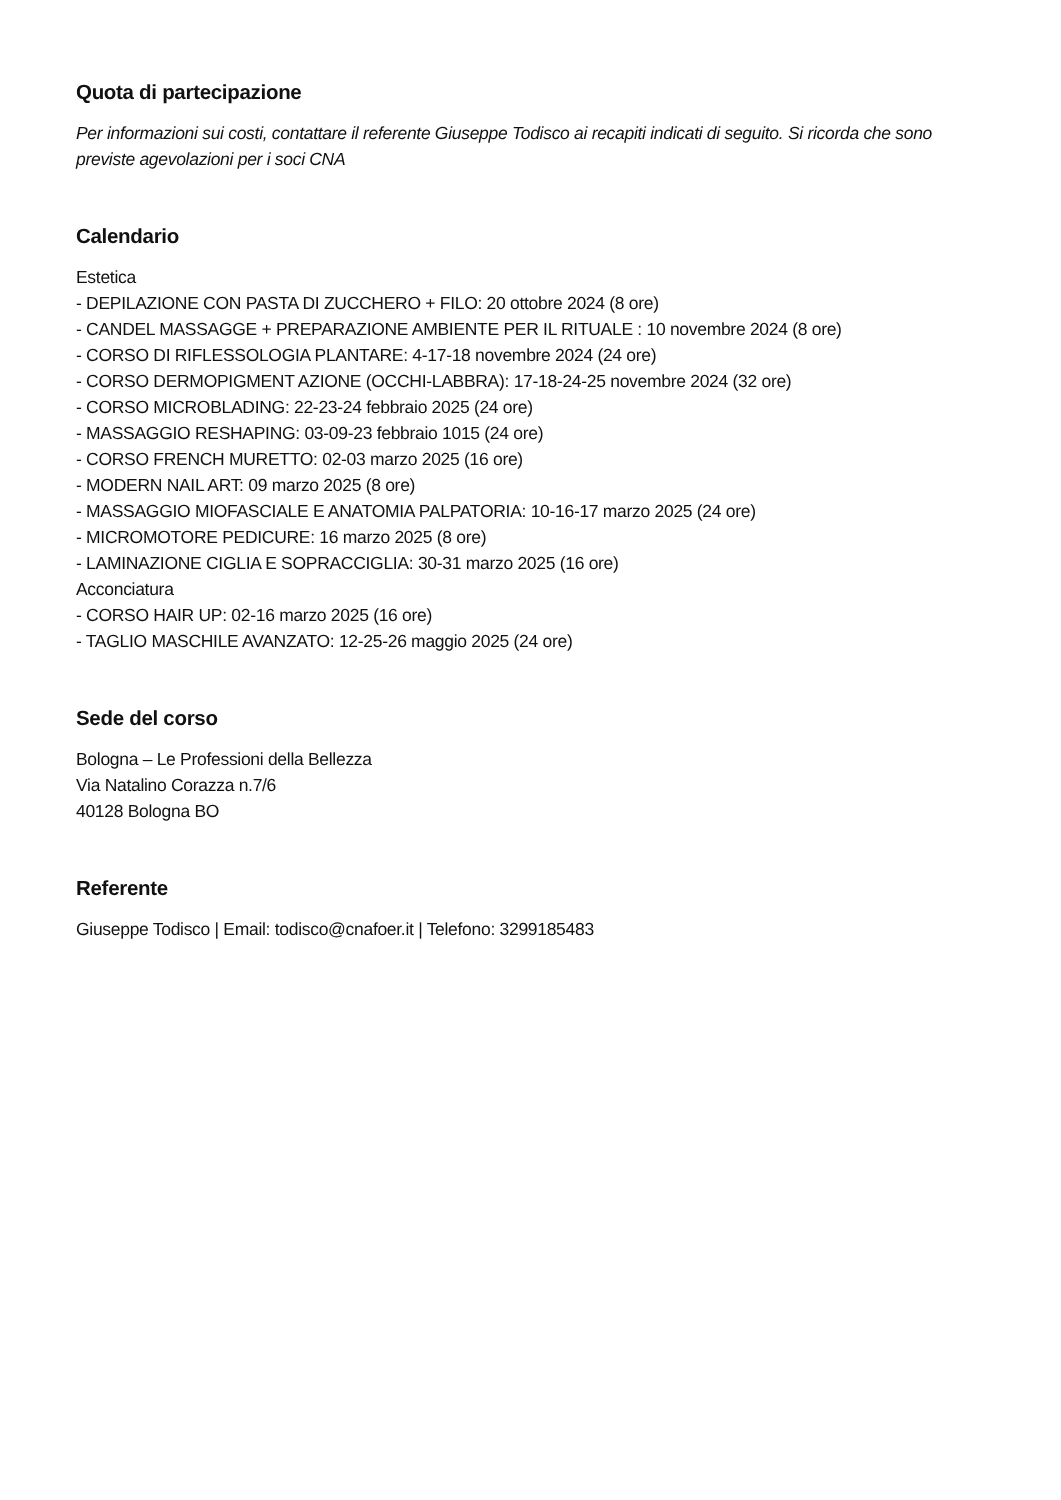Quota di partecipazione
Per informazioni sui costi, contattare il referente Giuseppe Todisco ai recapiti indicati di seguito. Si ricorda che sono previste agevolazioni per i soci CNA
Calendario
Estetica
- DEPILAZIONE CON PASTA DI ZUCCHERO + FILO: 20 ottobre 2024 (8 ore)
- CANDEL MASSAGGE + PREPARAZIONE AMBIENTE PER IL RITUALE : 10 novembre 2024 (8 ore)
- CORSO DI RIFLESSOLOGIA PLANTARE: 4-17-18 novembre 2024 (24 ore)
- CORSO DERMOPIGMENT AZIONE (OCCHI-LABBRA): 17-18-24-25 novembre 2024 (32 ore)
- CORSO MICROBLADING: 22-23-24 febbraio 2025 (24 ore)
- MASSAGGIO RESHAPING: 03-09-23 febbraio 1015 (24 ore)
- CORSO FRENCH MURETTO: 02-03 marzo 2025 (16 ore)
- MODERN NAIL ART: 09 marzo 2025 (8 ore)
- MASSAGGIO MIOFASCIALE E ANATOMIA PALPATORIA: 10-16-17 marzo 2025 (24 ore)
- MICROMOTORE PEDICURE: 16 marzo 2025 (8 ore)
- LAMINAZIONE CIGLIA E SOPRACCIGLIA: 30-31 marzo 2025 (16 ore)
Acconciatura
- CORSO HAIR UP: 02-16 marzo 2025 (16 ore)
- TAGLIO MASCHILE AVANZATO: 12-25-26 maggio 2025 (24 ore)
Sede del corso
Bologna – Le Professioni della Bellezza
Via Natalino Corazza n.7/6
40128 Bologna BO
Referente
Giuseppe Todisco | Email: todisco@cnafoer.it | Telefono: 3299185483